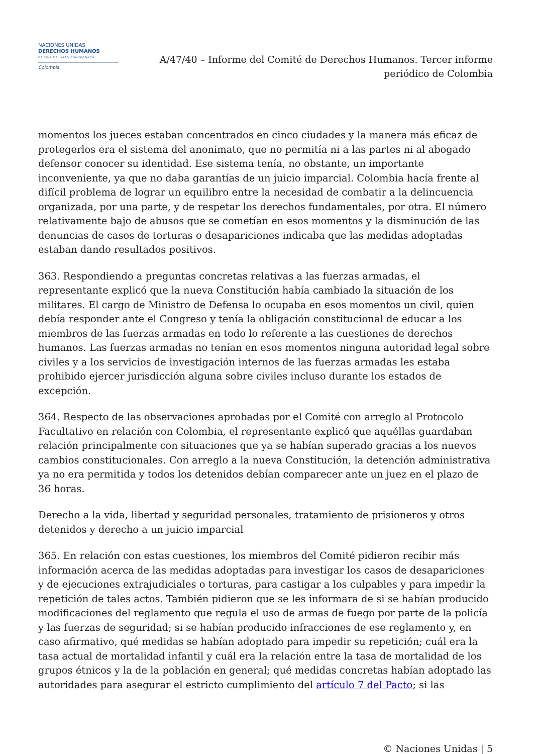NACIONES UNIDAS
DERECHOS HUMANOS
OFICINA DEL ALTO COMISIONADO
Colombia
A/47/40 – Informe del Comité de Derechos Humanos. Tercer informe periódico de Colombia
momentos los jueces estaban concentrados en cinco ciudades y la manera más eficaz de protegerlos era el sistema del anonimato, que no permitía ni a las partes ni al abogado defensor conocer su identidad. Ese sistema tenía, no obstante, un importante inconveniente, ya que no daba garantías de un juicio imparcial. Colombia hacía frente al difícil problema de lograr un equilibro entre la necesidad de combatir a la delincuencia organizada, por una parte, y de respetar los derechos fundamentales, por otra. El número relativamente bajo de abusos que se cometían en esos momentos y la disminución de las denuncias de casos de torturas o desapariciones indicaba que las medidas adoptadas estaban dando resultados positivos.
363. Respondiendo a preguntas concretas relativas a las fuerzas armadas, el representante explicó que la nueva Constitución había cambiado la situación de los militares. El cargo de Ministro de Defensa lo ocupaba en esos momentos un civil, quien debía responder ante el Congreso y tenía la obligación constitucional de educar a los miembros de las fuerzas armadas en todo lo referente a las cuestiones de derechos humanos. Las fuerzas armadas no tenían en esos momentos ninguna autoridad legal sobre civiles y a los servicios de investigación internos de las fuerzas armadas les estaba prohibido ejercer jurisdicción alguna sobre civiles incluso durante los estados de excepción.
364. Respecto de las observaciones aprobadas por el Comité con arreglo al Protocolo Facultativo en relación con Colombia, el representante explicó que aquéllas guardaban relación principalmente con situaciones que ya se habían superado gracias a los nuevos cambios constitucionales. Con arreglo a la nueva Constitución, la detención administrativa ya no era permitida y todos los detenidos debían comparecer ante un juez en el plazo de 36 horas.
Derecho a la vida, libertad y seguridad personales, tratamiento de prisioneros y otros detenidos y derecho a un juicio imparcial
365. En relación con estas cuestiones, los miembros del Comité pidieron recibir más información acerca de las medidas adoptadas para investigar los casos de desapariciones y de ejecuciones extrajudiciales o torturas, para castigar a los culpables y para impedir la repetición de tales actos. También pidieron que se les informara de si se habían producido modificaciones del reglamento que regula el uso de armas de fuego por parte de la policía y las fuerzas de seguridad; si se habían producido infracciones de ese reglamento y, en caso afirmativo, qué medidas se habían adoptado para impedir su repetición; cuál era la tasa actual de mortalidad infantil y cuál era la relación entre la tasa de mortalidad de los grupos étnicos y la de la población en general; qué medidas concretas habían adoptado las autoridades para asegurar el estricto cumplimiento del artículo 7 del Pacto; si las
© Naciones Unidas | 5